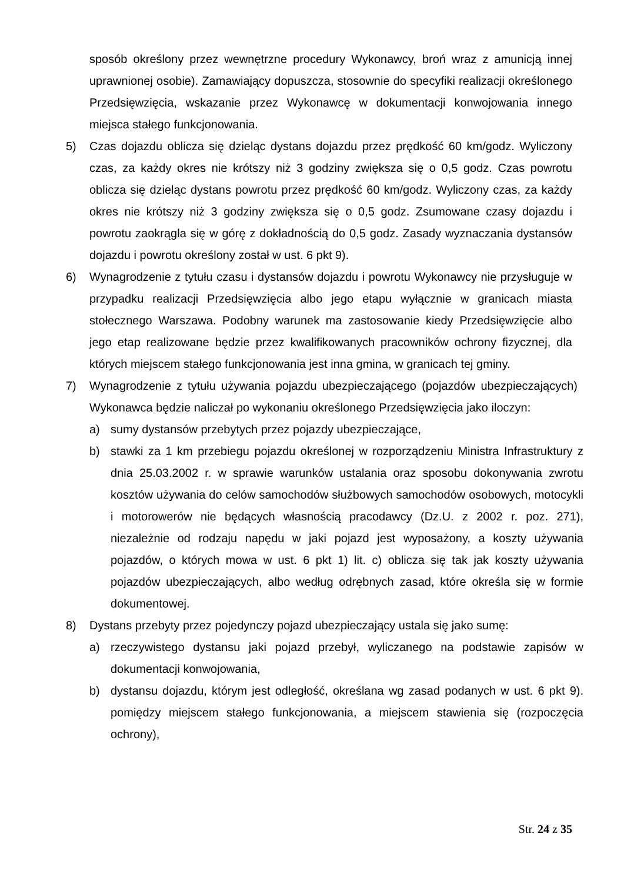sposób określony przez wewnętrzne procedury Wykonawcy, broń wraz z amunicją innej uprawnionej osobie). Zamawiający dopuszcza, stosownie do specyfiki realizacji określonego Przedsięwzięcia, wskazanie przez Wykonawcę w dokumentacji konwojowania innego miejsca stałego funkcjonowania.
5) Czas dojazdu oblicza się dzieląc dystans dojazdu przez prędkość 60 km/godz. Wyliczony czas, za każdy okres nie krótszy niż 3 godziny zwiększa się o 0,5 godz. Czas powrotu oblicza się dzieląc dystans powrotu przez prędkość 60 km/godz. Wyliczony czas, za każdy okres nie krótszy niż 3 godziny zwiększa się o 0,5 godz. Zsumowane czasy dojazdu i powrotu zaokrągla się w górę z dokładnością do 0,5 godz. Zasady wyznaczania dystansów dojazdu i powrotu określony został w ust. 6 pkt 9).
6) Wynagrodzenie z tytułu czasu i dystansów dojazdu i powrotu Wykonawcy nie przysługuje w przypadku realizacji Przedsięwzięcia albo jego etapu wyłącznie w granicach miasta stołecznego Warszawa. Podobny warunek ma zastosowanie kiedy Przedsięwzięcie albo jego etap realizowane będzie przez kwalifikowanych pracowników ochrony fizycznej, dla których miejscem stałego funkcjonowania jest inna gmina, w granicach tej gminy.
7) Wynagrodzenie z tytułu używania pojazdu ubezpieczającego (pojazdów ubezpieczających) Wykonawca będzie naliczał po wykonaniu określonego Przedsięwzięcia jako iloczyn:
a) sumy dystansów przebytych przez pojazdy ubezpieczające,
b) stawki za 1 km przebiegu pojazdu określonej w rozporządzeniu Ministra Infrastruktury z dnia 25.03.2002 r. w sprawie warunków ustalania oraz sposobu dokonywania zwrotu kosztów używania do celów samochodów służbowych samochodów osobowych, motocykli i motorowerów nie będących własnością pracodawcy (Dz.U. z 2002 r. poz. 271), niezależnie od rodzaju napędu w jaki pojazd jest wyposażony, a koszty używania pojazdów, o których mowa w ust. 6 pkt 1) lit. c) oblicza się tak jak koszty używania pojazdów ubezpieczających, albo według odrębnych zasad, które określa się w formie dokumentowej.
8) Dystans przebyty przez pojedynczy pojazd ubezpieczający ustala się jako sumę:
a) rzeczywistego dystansu jaki pojazd przebył, wyliczanego na podstawie zapisów w dokumentacji konwojowania,
b) dystansu dojazdu, którym jest odległość, określana wg zasad podanych w ust. 6 pkt 9). pomiędzy miejscem stałego funkcjonowania, a miejscem stawienia się (rozpoczęcia ochrony),
Str. 24 z 35